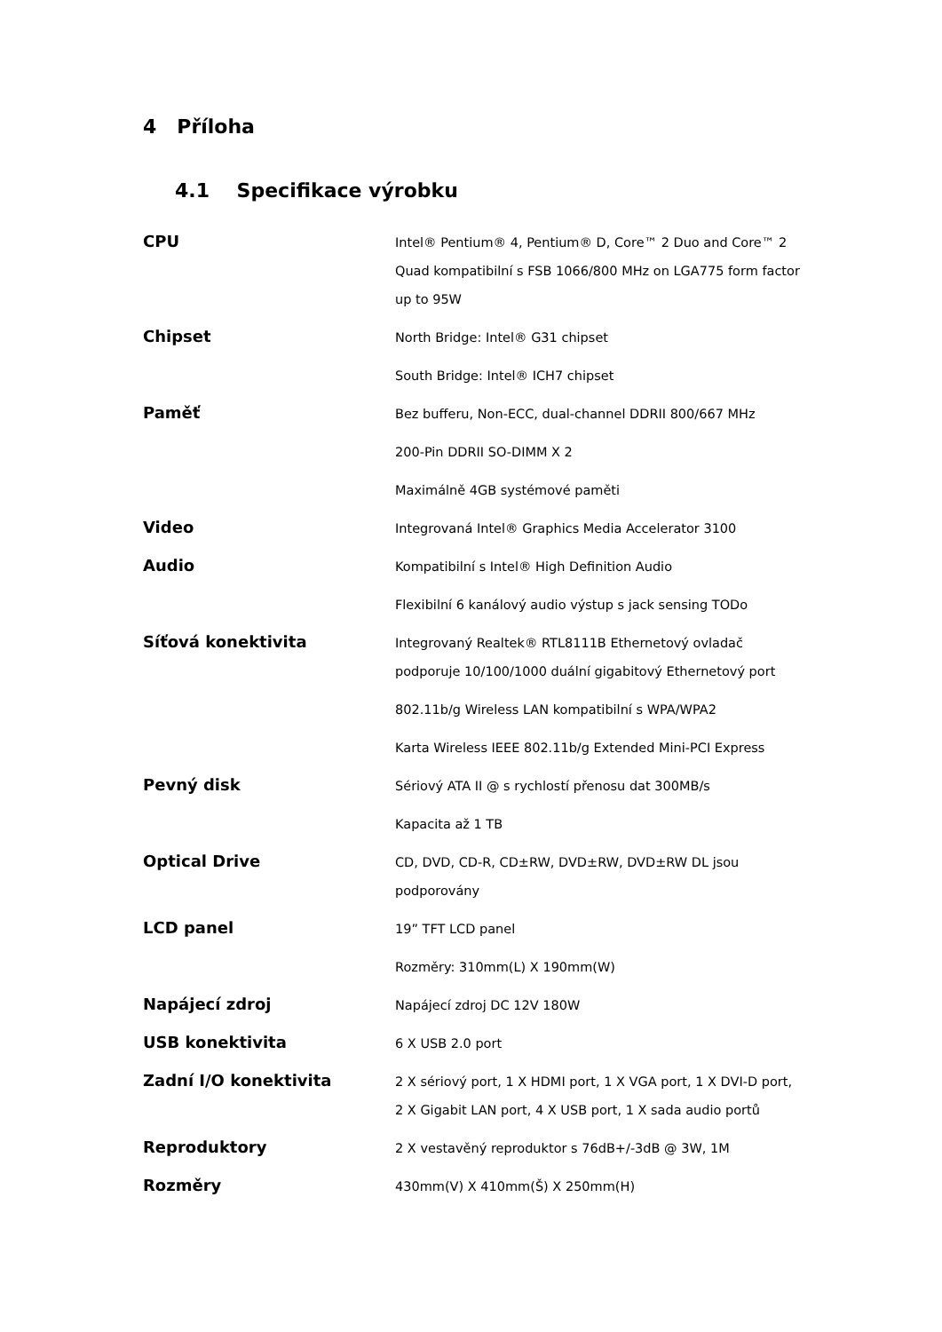4 Příloha
4.1 Specifikace výrobku
| CPU | Intel® Pentium® 4, Pentium® D, Core™ 2 Duo and Core™ 2 Quad kompatibilní s FSB 1066/800 MHz on LGA775 form factor up to 95W |
| Chipset | North Bridge: Intel® G31 chipset South Bridge: Intel® ICH7 chipset |
| Paměť | Bez bufferu, Non-ECC, dual-channel DDRII 800/667 MHz 200-Pin DDRII SO-DIMM X 2 Maximálně 4GB systémové paměti |
| Video | Integrovaná Intel® Graphics Media Accelerator 3100 |
| Audio | Kompatibilní s Intel® High Definition Audio Flexibilní 6 kanálový audio výstup s jack sensing TODo |
| Síťová konektivita | Integrovaný Realtek® RTL8111B Ethernetový ovladač podporuje 10/100/1000 duální gigabitový Ethernetový port 802.11b/g Wireless LAN kompatibilní s WPA/WPA2 Karta Wireless IEEE 802.11b/g Extended Mini-PCI Express |
| Pevný disk | Sériový ATA II @ s rychlostí přenosu dat 300MB/s Kapacita až 1 TB |
| Optical Drive | CD, DVD, CD-R, CD±RW, DVD±RW, DVD±RW DL jsou podporovány |
| LCD panel | 19” TFT LCD panel Rozměry: 310mm(L) X 190mm(W) |
| Napájecí zdroj | Napájecí zdroj DC 12V 180W |
| USB konektivita | 6 X USB 2.0 port |
| Zadní I/O konektivita | 2 X sériový port, 1 X HDMI port, 1 X VGA port, 1 X DVI-D port, 2 X Gigabit LAN port, 4 X USB port, 1 X sada audio portů |
| Reproduktory | 2 X vestavěný reproduktor s 76dB+/-3dB @ 3W, 1M |
| Rozměry | 430mm(V) X 410mm(Š) X 250mm(H) |